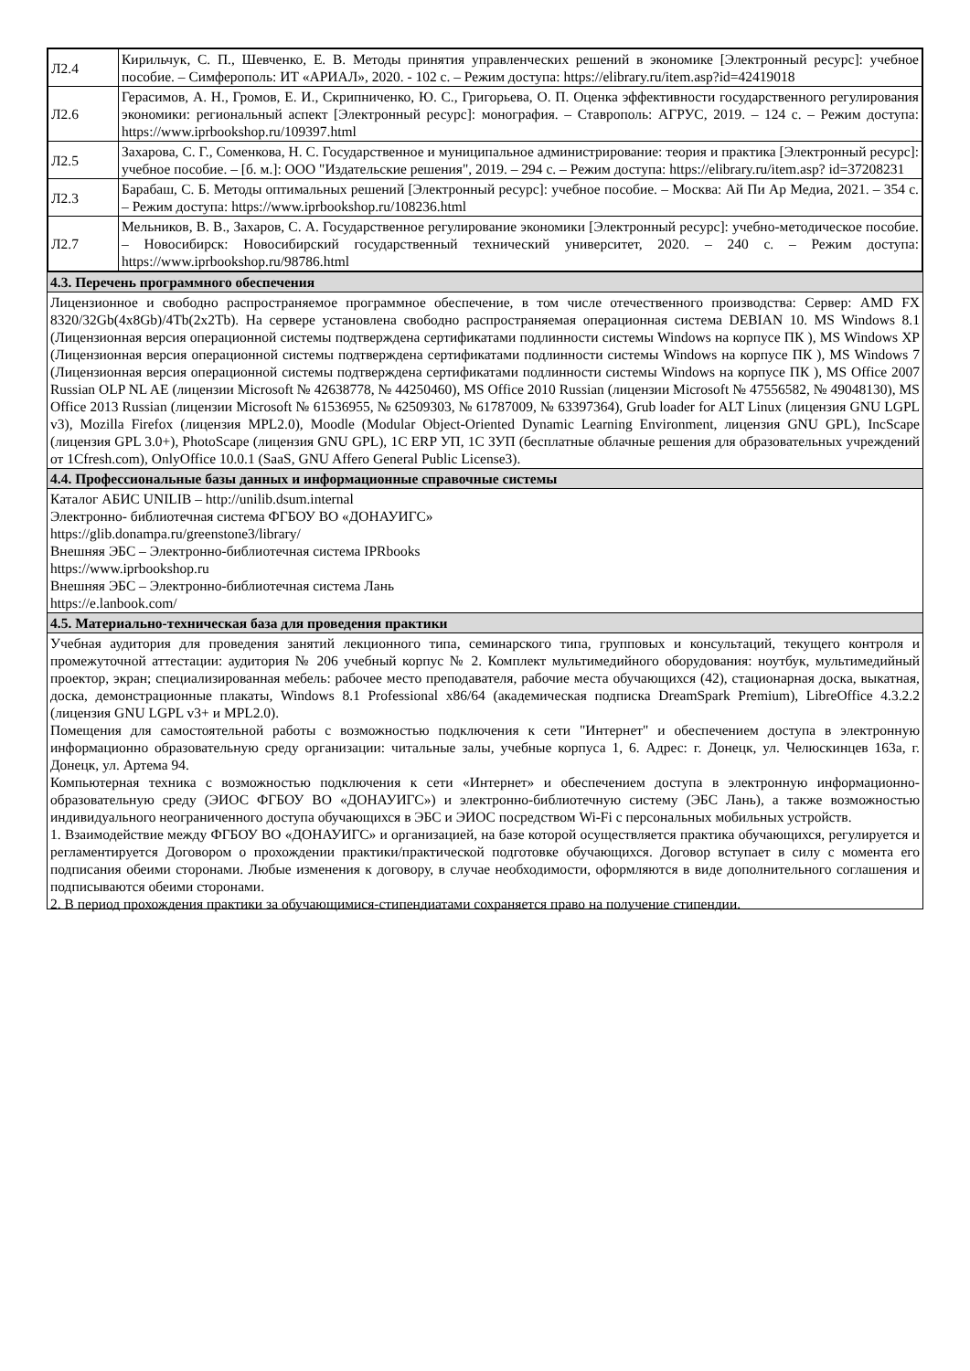| Л2.4 | Кирильчук, С. П., Шевченко, Е. В. Методы принятия управленческих решений в экономике [Электронный ресурс]: учебное пособие. – Симферополь: ИТ «АРИАЛ», 2020. - 102 с. – Режим доступа: https://elibrary.ru/item.asp?id=42419018 |
| Л2.6 | Герасимов, А. Н., Громов, Е. И., Скрипниченко, Ю. С., Григорьева, О. П. Оценка эффективности государственного регулирования экономики: региональный аспект [Электронный ресурс]: монография. – Ставрополь: АГРУС, 2019. – 124 с. – Режим доступа: https://www.iprbookshop.ru/109397.html |
| Л2.5 | Захарова, С. Г., Соменкова, Н. С. Государственное и муниципальное администрирование: теория и практика [Электронный ресурс]: учебное пособие. – [б. м.]: ООО "Издательские решения", 2019. – 294 с. – Режим доступа: https://elibrary.ru/item.asp? id=37208231 |
| Л2.3 | Барабаш, С. Б. Методы оптимальных решений [Электронный ресурс]: учебное пособие. – Москва: Ай Пи Ар Медиа, 2021. – 354 с. – Режим доступа: https://www.iprbookshop.ru/108236.html |
| Л2.7 | Мельников, В. В., Захаров, С. А. Государственное регулирование экономики [Электронный ресурс]: учебно-методическое пособие. – Новосибирск: Новосибирский государственный технический университет, 2020. – 240 с. – Режим доступа: https://www.iprbookshop.ru/98786.html |
4.3. Перечень программного обеспечения
Лицензионное и свободно распространяемое программное обеспечение, в том числе отечественного производства: Сервер: AMD FX 8320/32Gb(4x8Gb)/4Tb(2x2Tb). На сервере установлена свободно распространяемая операционная система DEBIAN 10. MS Windows 8.1 (Лицензионная версия операционной системы подтверждена сертификатами подлинности системы Windows на корпусе ПК ), MS Windows XP (Лицензионная версия операционной системы подтверждена сертификатами подлинности системы Windows на корпусе ПК ), MS Windows 7 (Лицензионная версия операционной системы подтверждена сертификатами подлинности системы Windows на корпусе ПК ), MS Office 2007 Russian OLP NL AE (лицензии Microsoft № 42638778, № 44250460), MS Office 2010 Russian (лицензии Microsoft № 47556582, № 49048130), MS Office 2013 Russian (лицензии Microsoft № 61536955, № 62509303, № 61787009, № 63397364), Grub loader for ALT Linux (лицензия GNU LGPL v3), Mozilla Firefox (лицензия MPL2.0), Moodle (Modular Object-Oriented Dynamic Learning Environment, лицензия GNU GPL), IncScape (лицензия GPL 3.0+), PhotoScape (лицензия GNU GPL), 1С ERP УП, 1С ЗУП (бесплатные облачные решения для образовательных учреждений от 1Cfresh.com), OnlyOffice 10.0.1 (SaaS, GNU Affero General Public License3).
4.4. Профессиональные базы данных и информационные справочные системы
Каталог АБИС UNILIB – http://unilib.dsum.internal
Электронно- библиотечная система ФГБОУ ВО «ДОНАУИГС»
https://glib.donampa.ru/greenstone3/library/
Внешняя ЭБС – Электронно-библиотечная система IPRbooks
https://www.iprbookshop.ru
Внешняя ЭБС – Электронно-библиотечная система Лань
https://e.lanbook.com/
4.5. Материально-техническая база для проведения практики
Учебная аудитория для проведения занятий лекционного типа, семинарского типа, групповых и консультаций, текущего контроля и промежуточной аттестации: аудитория № 206 учебный корпус № 2. Комплект мультимедийного оборудования: ноутбук, мультимедийный проектор, экран; специализированная мебель: рабочее место преподавателя, рабочие места обучающихся (42), стационарная доска, выкатная, доска, демонстрационные плакаты, Windows 8.1 Professional x86/64 (академическая подписка DreamSpark Premium), LibreOffice 4.3.2.2 (лицензия GNU LGPL v3+ и MPL2.0).
Помещения для самостоятельной работы с возможностью подключения к сети "Интернет" и обеспечением доступа в электронную информационно образовательную среду организации: читальные залы, учебные корпуса 1, 6. Адрес: г. Донецк, ул. Челюскинцев 163а, г. Донецк, ул. Артема 94.
Компьютерная техника с возможностью подключения к сети «Интернет» и обеспечением доступа в электронную информационно-образовательную среду (ЭИОС ФГБОУ ВО «ДОНАУИГС») и электронно-библиотечную систему (ЭБС Лань), а также возможностью индивидуального неограниченного доступа обучающихся в ЭБС и ЭИОС посредством Wi-Fi с персональных мобильных устройств.
1. Взаимодействие между ФГБОУ ВО «ДОНАУИГС» и организацией, на базе которой осуществляется практика обучающихся, регулируется и регламентируется Договором о прохождении практики/практической подготовке обучающихся. Договор вступает в силу с момента его подписания обеими сторонами. Любые изменения к договору, в случае необходимости, оформляются в виде дополнительного соглашения и подписываются обеими сторонами.
2. В период прохождения практики за обучающимися-стипендиатами сохраняется право на получение стипендии.